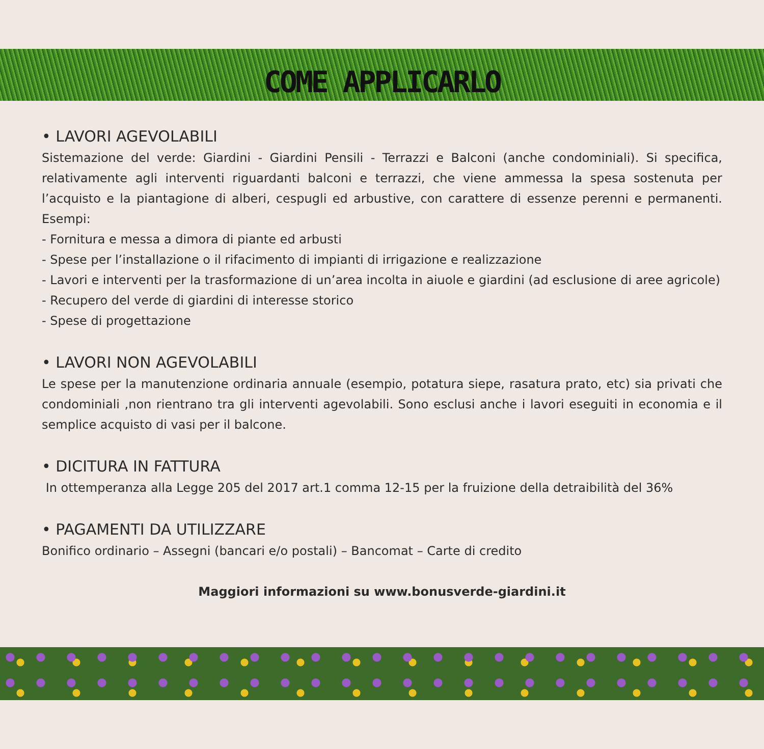COME APPLICARLO
• LAVORI AGEVOLABILI
Sistemazione del verde: Giardini - Giardini Pensili - Terrazzi e Balconi (anche condominiali). Si specifica, relativamente agli interventi riguardanti balconi e terrazzi, che viene ammessa la spesa sostenuta per l’acquisto e la piantagione di alberi, cespugli ed arbustive, con carattere di essenze perenni e permanenti. Esempi:
- Fornitura e messa a dimora di piante ed arbusti
- Spese per l’installazione o il rifacimento di impianti di irrigazione e realizzazione
- Lavori e interventi per la trasformazione di un’area incolta in aiuole e giardini (ad esclusione di aree agricole)
- Recupero del verde di giardini di interesse storico
- Spese di progettazione
• LAVORI NON AGEVOLABILI
Le spese per la manutenzione ordinaria annuale (esempio, potatura siepe, rasatura prato, etc) sia privati che condominiali ,non rientrano tra gli interventi agevolabili. Sono esclusi anche i lavori eseguiti in economia e il semplice acquisto di vasi per il balcone.
• DICITURA IN FATTURA
In ottemperanza alla Legge 205 del 2017 art.1 comma 12-15 per la fruizione della detraibilità del 36%
• PAGAMENTI DA UTILIZZARE
Bonifico ordinario – Assegni (bancari e/o postali) – Bancomat – Carte di credito
Maggiori informazioni su www.bonusverde-giardini.it